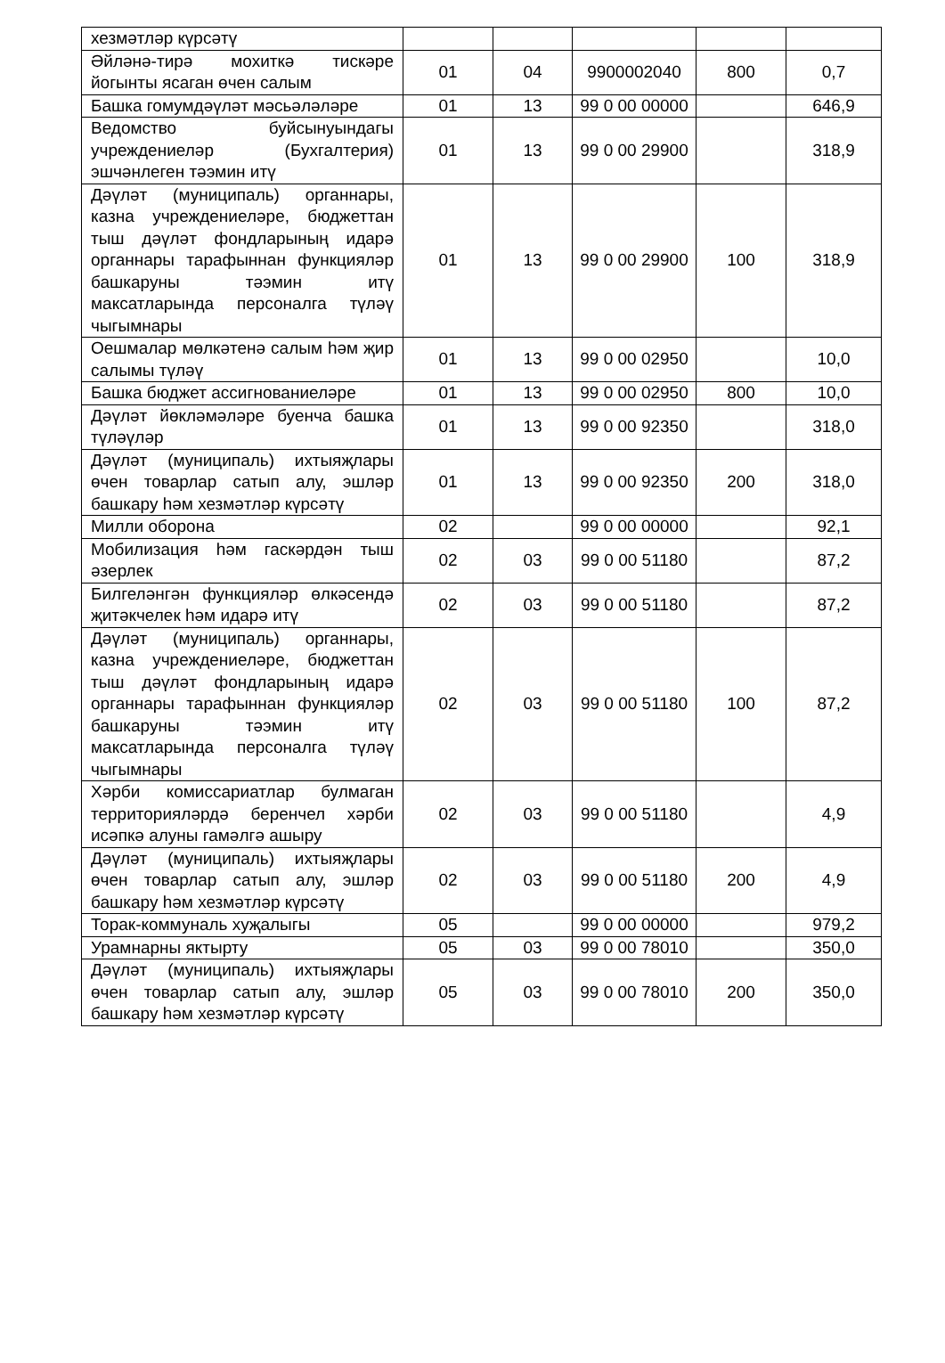| хезмәтләр күрсәтү | | | | | |
| Әйләнә-тирә мохиткә тискәре йогынты ясаган өчен салым | 01 | 04 | 9900002040 | 800 | 0,7 |
| Башка гомумдәүләт мәсьәләләре | 01 | 13 | 99 0 00 00000 | | 646,9 |
| Ведомство буйсынуындагы учреждениеләр (Бухгалтерия) эшчәнлеген тәэмин итү | 01 | 13 | 99 0 00 29900 | | 318,9 |
| Дәүләт (муниципаль) органнары, казна учреждениеләре, бюджеттан тыш дәүләт фондларының идарә органнары тарафыннан функцияләр башкаруны тәэмин итү максатларында персоналга түләү чыгымнары | 01 | 13 | 99 0 00 29900 | 100 | 318,9 |
| Оешмалар мөлкәтенә салым һәм җир салымы түләү | 01 | 13 | 99 0 00 02950 | | 10,0 |
| Башка бюджет ассигнованиеләре | 01 | 13 | 99 0 00 02950 | 800 | 10,0 |
| Дәүләт йөкләмәләре буенча башка түләүләр | 01 | 13 | 99 0 00 92350 | | 318,0 |
| Дәүләт (муниципаль) ихтыяҗлары өчен товарлар сатып алу, эшләр башкару һәм хезмәтләр күрсәтү | 01 | 13 | 99 0 00 92350 | 200 | 318,0 |
| Милли оборона | 02 | | 99 0 00 00000 | | 92,1 |
| Мобилизация һәм гаскәрдән тыш әзерлек | 02 | 03 | 99 0 00 51180 | | 87,2 |
| Билгеләнгән функцияләр өлкәсендә җитәкчелек һәм идарә итү | 02 | 03 | 99 0 00 51180 | | 87,2 |
| Дәүләт (муниципаль) органнары, казна учреждениеләре, бюджеттан тыш дәүләт фондларының идарә органнары тарафыннан функцияләр башкаруны тәэмин итү максатларында персоналга түләү чыгымнары | 02 | 03 | 99 0 00 51180 | 100 | 87,2 |
| Хәрби комиссариатлар булмаган территорияләрдә беренчел хәрби исәпкә алуны гамәлгә ашыру | 02 | 03 | 99 0 00 51180 | | 4,9 |
| Дәүләт (муниципаль) ихтыяҗлары өчен товарлар сатып алу, эшләр башкару һәм хезмәтләр күрсәтү | 02 | 03 | 99 0 00 51180 | 200 | 4,9 |
| Торак-коммуналь хуҗалыгы | 05 | | 99 0 00 00000 | | 979,2 |
| Урамнарны яктырту | 05 | 03 | 99 0 00 78010 | | 350,0 |
| Дәүләт (муниципаль) ихтыяҗлары өчен товарлар сатып алу, эшләр башкару һәм хезмәтләр күрсәтү | 05 | 03 | 99 0 00 78010 | 200 | 350,0 |